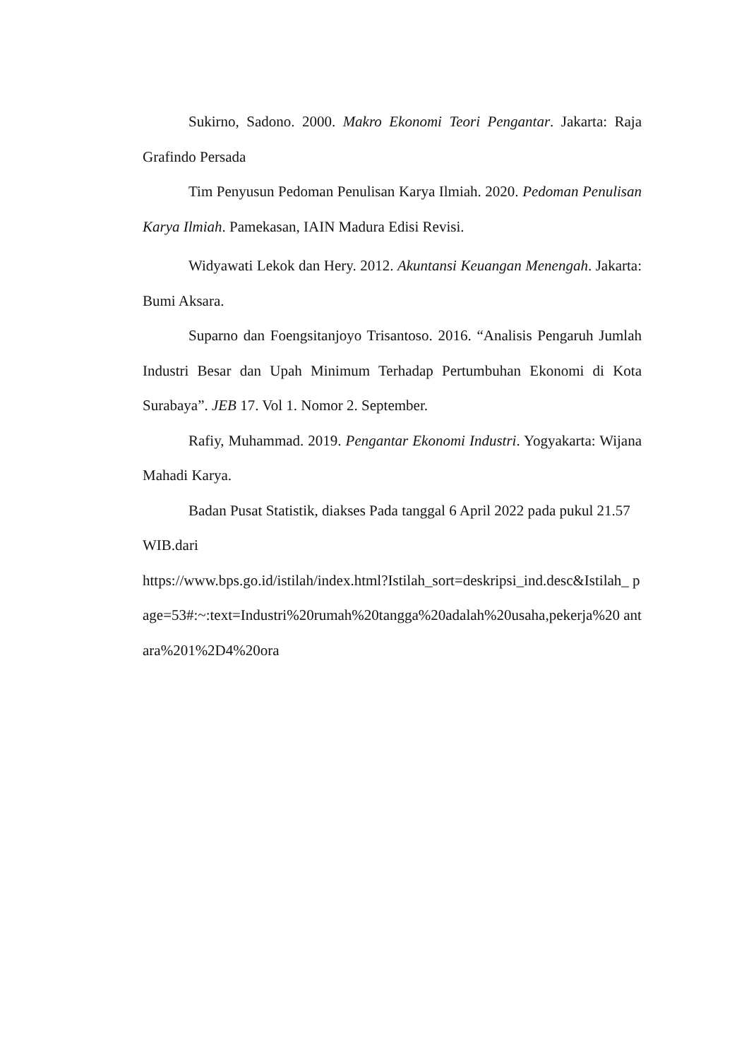Sukirno, Sadono. 2000. Makro Ekonomi Teori Pengantar. Jakarta: Raja Grafindo Persada
Tim Penyusun Pedoman Penulisan Karya Ilmiah. 2020. Pedoman Penulisan Karya Ilmiah. Pamekasan, IAIN Madura Edisi Revisi.
Widyawati Lekok dan Hery. 2012. Akuntansi Keuangan Menengah. Jakarta: Bumi Aksara.
Suparno dan Foengsitanjoyo Trisantoso. 2016. “Analisis Pengaruh Jumlah Industri Besar dan Upah Minimum Terhadap Pertumbuhan Ekonomi di Kota Surabaya”. JEB 17. Vol 1. Nomor 2. September.
Rafiy, Muhammad. 2019. Pengantar Ekonomi Industri. Yogyakarta: Wijana Mahadi Karya.
Badan Pusat Statistik, diakses Pada tanggal 6 April 2022 pada pukul 21.57 WIB.dari
https://www.bps.go.id/istilah/index.html?Istilah_sort=deskripsi_ind.desc&Istilah_ page=53#:~:text=Industri%20rumah%20tangga%20adalah%20usaha,pekerja%20 antara%201%2D4%20ora